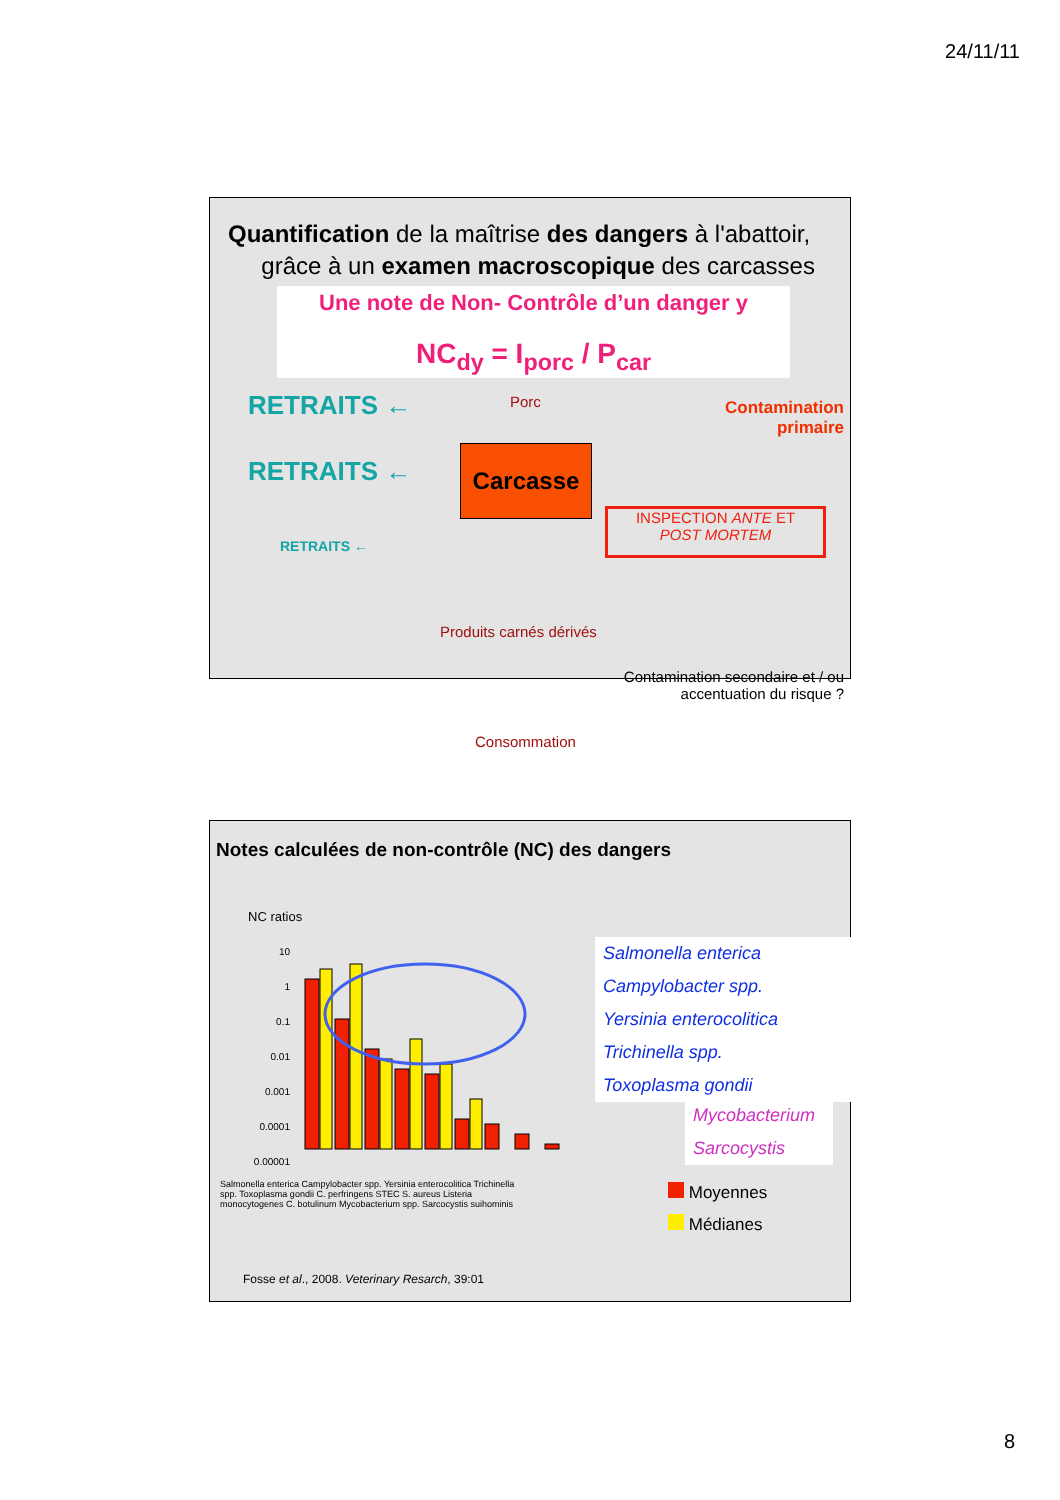24/11/11
Quantification de la maîtrise des dangers à l'abattoir,
grâce à un examen macroscopique des carcasses
Une note de Non- Contrôle d’un danger y
NC<sub>dy</sub> = I<sub>porc</sub> / P<sub>car</sub>
RETRAITS ←
RETRAITS ←
RETRAITS ←
Porc
Carcasse
Contamination
primaire
INSPECTION ANTE ET
POST MORTEM
Produits carnés dérivés
Contamination secondaire et / ou
accentuation du risque ?
Consommation
Notes calculées de non-contrôle (NC) des dangers
NC ratios
10
1
0.1
0.01
0.001
0.0001
0.00001
Salmonella enterica
Campylobacter spp.
Yersinia enterocolitica
Trichinella spp.
Toxoplasma gondii
Mycobacterium
Sarcocystis
Salmonella enterica Campylobacter spp. Yersinia enterocolitica Trichinella spp. Toxoplasma gondii C. perfringens STEC S. aureus Listeria monocytogenes C. botulinum Mycobacterium spp. Sarcocystis suihominis
Moyennes
Médianes
Fosse et al., 2008. Veterinary Resarch, 39:01
8